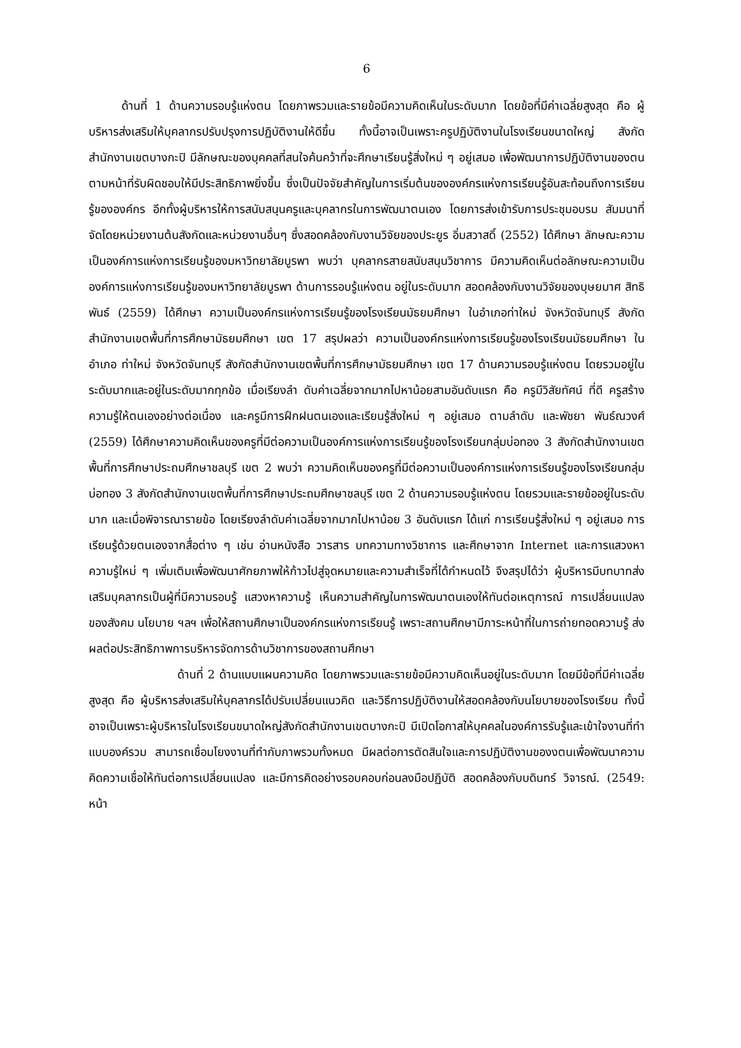6
ด้านที่ 1 ด้านความรอบรู้แห่งตน โดยภาพรวมและรายข้อมีความคิดเห็นในระดับมาก โดยข้อที่มีค่าเฉลี่ยสูงสุด คือ ผู้บริหารส่งเสริมให้บุคลากรปรับปรุงการปฏิบัติงานให้ดีขึ้น ทั้งนี้อาจเป็นเพราะครูปฏิบัติงานในโรงเรียนขนาดใหญ่ สังกัดสำนักงานเขตบางกะปิ มีลักษณะของบุคคลที่สนใจค้นคว้าที่จะศึกษาเรียนรู้สิ่งใหม่ ๆ อยู่เสมอ เพื่อพัฒนาการปฏิบัติงานของตนตามหน้าที่รับผิดชอบให้มีประสิทธิภาพยิ่งขึ้น ซึ่งเป็นปัจจัยสำคัญในการเริ่มต้นขององค์กรแห่งการเรียนรู้อันสะท้อนถึงการเรียนรู้ขององค์กร อีกทั้งผู้บริหารให้การสนับสนุนครูและบุคลากรในการพัฒนาตนเอง โดยการส่งเข้ารับการประชุมอบรม สัมมนาที่จัดโดยหน่วยงานต้นสังกัดและหน่วยงานอื่นๆ ซึ่งสอดคล้องกับงานวิจัยของประยูร อิ่มสวาสดิ์ (2552) ได้ศึกษา ลักษณะความเป็นองค์การแห่งการเรียนรู้ของมหาวิทยาลัยบูรพา พบว่า บุคลากรสายสนับสนุนวิชาการ มีความคิดเห็นต่อลักษณะความเป็นองค์การแห่งการเรียนรู้ของมหาวิทยาลัยบูรพา ด้านการรอบรู้แห่งตน อยู่ในระดับมาก สอดคล้องกับงานวิจัยของบุษยมาศ สิทธิพันธ์ (2559) ได้ศึกษา ความเป็นองค์กรแห่งการเรียนรู้ของโรงเรียนมัธยมศึกษา ในอำเภอท่าใหม่ จังหวัดจันทบุรี สังกัดสำนักงานเขตพื้นที่การศึกษามัธยมศึกษา เขต 17 สรุปผลว่า ความเป็นองค์กรแห่งการเรียนรู้ของโรงเรียนมัธยมศึกษา ในอำเภอ ท่าใหม่ จังหวัดจันทบุรี สังกัดสำนักงานเขตพื้นที่การศึกษามัธยมศึกษา เขต 17 ด้านความรอบรู้แห่งตน โดยรวมอยู่ในระดับมากและอยู่ในระดับมากทุกข้อ เมื่อเรียงลำ ดับค่าเฉลี่ยจากมากไปหาน้อยสามอันดับแรก คือ ครูมีวิสัยทัศน์ ที่ดี ครูสร้างความรู้ให้ตนเองอย่างต่อเนื่อง และครูมีการฝึกฝนตนเองและเรียนรู้สิ่งใหม่ ๆ อยู่เสมอ ตามลำดับ และพัชยา พันธ์ณวงศ์ (2559) ได้ศึกษาความคิดเห็นของครูที่มีต่อความเป็นองค์การแห่งการเรียนรู้ของโรงเรียนกลุ่มบ่อทอง 3 สังกัดสำนักงานเขตพื้นที่การศึกษาประถมศึกษาชลบุรี เขต 2 พบว่า ความคิดเห็นของครูที่มีต่อความเป็นองค์การแห่งการเรียนรู้ของโรงเรียนกลุ่มบ่อทอง 3 สังกัดสำนักงานเขตพื้นที่การศึกษาประถมศึกษาชลบุรี เขต 2 ด้านความรอบรู้แห่งตน โดยรวมและรายข้ออยู่ในระดับมาก และเมื่อพิจารณารายข้อ โดยเรียงลำดับค่าเฉลี่ยจากมากไปหาน้อย 3 อันดับแรก ได้แก่ การเรียนรู้สิ่งใหม่ ๆ อยู่เสมอ การเรียนรู้ด้วยตนเองจากสื่อต่าง ๆ เช่น อ่านหนังสือ วารสาร บทความทางวิชาการ และศึกษาจาก Internet และการแสวงหาความรู้ใหม่ ๆ เพิ่มเติมเพื่อพัฒนาศักยภาพให้ก้าวไปสู่จุดหมายและความสำเร็จที่ได้กำหนดไว้ จึงสรุปได้ว่า ผู้บริหารมีบทบาทส่งเสริมบุคลากรเป็นผู้ที่มีความรอบรู้ แสวงหาความรู้ เห็นความสำคัญในการพัฒนาตนเองให้ทันต่อเหตุการณ์ การเปลี่ยนแปลงของสังคม นโยบาย ฯลฯ เพื่อให้สถานศึกษาเป็นองค์กรแห่งการเรียนรู้ เพราะสถานศึกษามีภาระหน้าที่ในการถ่ายทอดความรู้ ส่งผลต่อประสิทธิภาพการบริหารจัดการด้านวิชาการของสถานศึกษา
ด้านที่ 2 ด้านแบบแผนความคิด โดยภาพรวมและรายข้อมีความคิดเห็นอยู่ในระดับมาก โดยมีข้อที่มีค่าเฉลี่ยสูงสุด คือ ผู้บริหารส่งเสริมให้บุคลากรได้ปรับเปลี่ยนแนวคิด และวิธีการปฏิบัติงานให้สอดคล้องกับนโยบายของโรงเรียน ทั้งนี้อาจเป็นเพราะผู้บริหารในโรงเรียนขนาดใหญ่สังกัดสำนักงานเขตบางกะปิ มีเปิดโอกาสให้บุคคลในองค์การรับรู้และเข้าใจงานที่ทำแบบองค์รวม สามารถเชื่อมโยงงานที่ทำกับภาพรวมทั้งหมด มีผลต่อการตัดสินใจและการปฏิบัติงานของงตนเพื่อพัฒนาความคิดความเชื่อให้ทันต่อการเปลี่ยนแปลง และมีการคิดอย่างรอบคอบก่อนลงมือปฏิบัติ สอดคล้องกับบดินทร์ วิจารณ์. (2549: หน้า